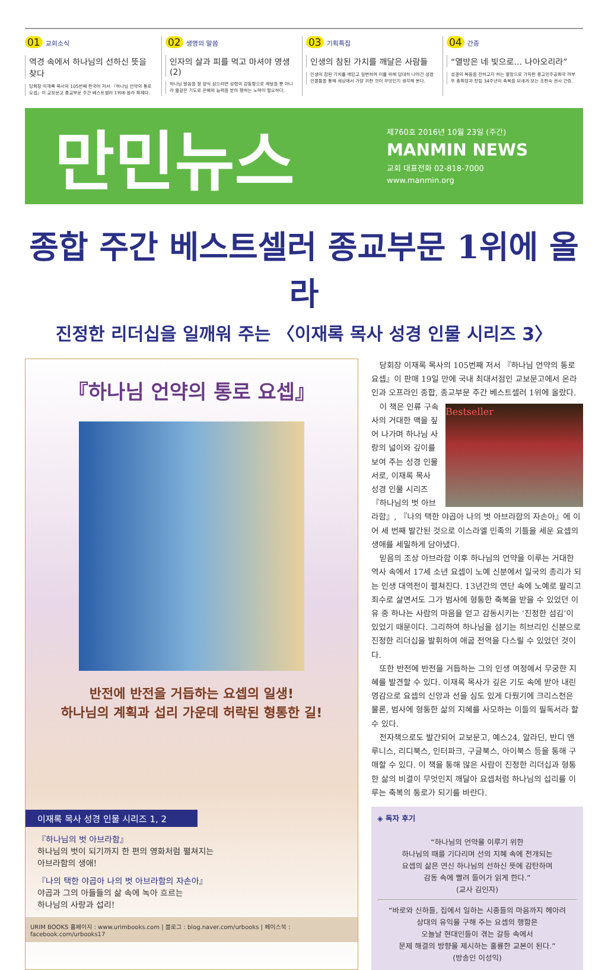01 교회소식
역경 속에서 하나님의 선하신 뜻을 찾다
당회장 이재록 목사의 105번째 한국어 저서 『하나님 언약의 통로 요셉』이 교보문고 종교부문 주간 베스트셀러 1위에 올라 화제다.
02 생명의 말씀
인자의 살과 피를 먹고 마셔야 영생(2)
하나님 말씀을 잘 양식 삼으려면 성령의 감동함으로 깨달을 뿐 아니라 불같은 기도로 은혜와 능력을 받아 행하는 노력이 필요하다.
03 기획특집
인생의 참된 가치를 깨달은 사람들
인생의 참된 가치를 깨닫고 일변하여 이를 위해 담대히 나아간 성경 인물들을 통해 세상에서 가장 귀한 것이 무엇인지 생각해 본다.
04 간증
“열방은 네 빛으로… 나아오리라”
성결의 복음을 전하고자 하는 열망으로 가득한 콩고민주공화국 까부뚜 총회장과 창립 34주년의 축복을 되새겨 보는 조현숙 권사 간증.
만민뉴스
제760호 2016년 10월 23일 (주간)
MANMIN NEWS
교회 대표전화 02-818-7000
www.manmin.org
종합 주간 베스트셀러 종교부문 1위에 올라
진정한 리더십을 일깨워 주는 〈이재록 목사 성경 인물 시리즈 3〉
『하나님 언약의 통로 요셉』
반전에 반전을 거듭하는 요셉의 일생!
하나님의 계획과 섭리 가운데 허락된 형통한 길!
이재록 목사 성경 인물 시리즈 1, 2
『하나님의 벗 아브라함』
하나님의 벗이 되기까지 한 편의 영화처럼 펼쳐지는
아브라함의 생애!
『나의 택한 야곱아 나의 벗 아브라함의 자손아』
야곱과 그의 아들들의 삶 속에 녹아 흐르는
하나님의 사랑과 섭리!
URIM BOOKS 홈페이지 : www.urimbooks.com | 블로그 : blog.naver.com/urbooks | 페이스북 : facebook.com/urbooks17
당회장 이재록 목사의 105번째 저서 『하나님 언약의 통로 요셉』이 판매 19일 만에 국내 최대서점인 교보문고에서 온라인과 오프라인 종합, 종교부문 주간 베스트셀러 1위에 올랐다.
Bestseller
이 책은 인류 구속사의 거대한 맥을 짚어 나가며 하나님 사랑의 넓이와 깊이를 보여 주는 성경 인물 서로, 이재록 목사 성경 인물 시리즈 『하나님의 벗 아브라함』, 『나의 택한 야곱아 나의 벗 아브라함의 자손아』에 이어 세 번째 발간된 것으로 이스라엘 민족의 기틀을 세운 요셉의 생애를 세밀하게 담아냈다.
믿음의 조상 아브라함 이후 하나님의 언약을 이루는 거대한 역사 속에서 17세 소년 요셉이 노예 신분에서 일국의 총리가 되는 인생 대역전이 펼쳐진다. 13년간의 연단 속에 노예로 팔리고 죄수로 살면서도 그가 범사에 형통한 축복을 받을 수 있었던 이유 중 하나는 사람의 마음을 얻고 감동시키는 ‘진정한 섬김’이 있었기 때문이다. 그리하여 하나님을 섬기는 히브리인 신분으로 진정한 리더십을 발휘하여 애굽 전역을 다스릴 수 있었던 것이다.
또한 반전에 반전을 거듭하는 그의 인생 여정에서 무궁한 지혜를 발견할 수 있다. 이재록 목사가 깊은 기도 속에 받아 내린 영감으로 요셉의 신앙과 선을 심도 있게 다뤘기에 크리스천은 물론, 범사에 형통한 삶의 지혜를 사모하는 이들의 필독서라 할 수 있다.
전자책으로도 발간되어 교보문고, 예스24, 알라딘, 반디 앤 루니스, 리디북스, 인터파크, 구글북스, 아이북스 등을 통해 구매할 수 있다. 이 책을 통해 많은 사람이 진정한 리더십과 형통한 삶의 비결이 무엇인지 깨달아 요셉처럼 하나님의 섭리를 이루는 축복의 통로가 되기를 바란다.
◈ 독자 후기
“하나님의 언약을 이루기 위한
하나님의 때를 기다리며 선의 지혜 속에 전개되는
요셉의 삶은 연신 하나님의 선하신 뜻에 감탄하며
감동 속에 빨려 들어가 읽게 한다.”
(교사 김인자)
“바로와 신하들, 집에서 일하는 시종들의 마음까지 헤아려
상대의 유익을 구해 주는 요셉의 행함은
오늘날 현대인들이 겪는 갈등 속에서
문제 해결의 방향을 제시하는 훌륭한 교본이 된다.”
(방송인 이성익)